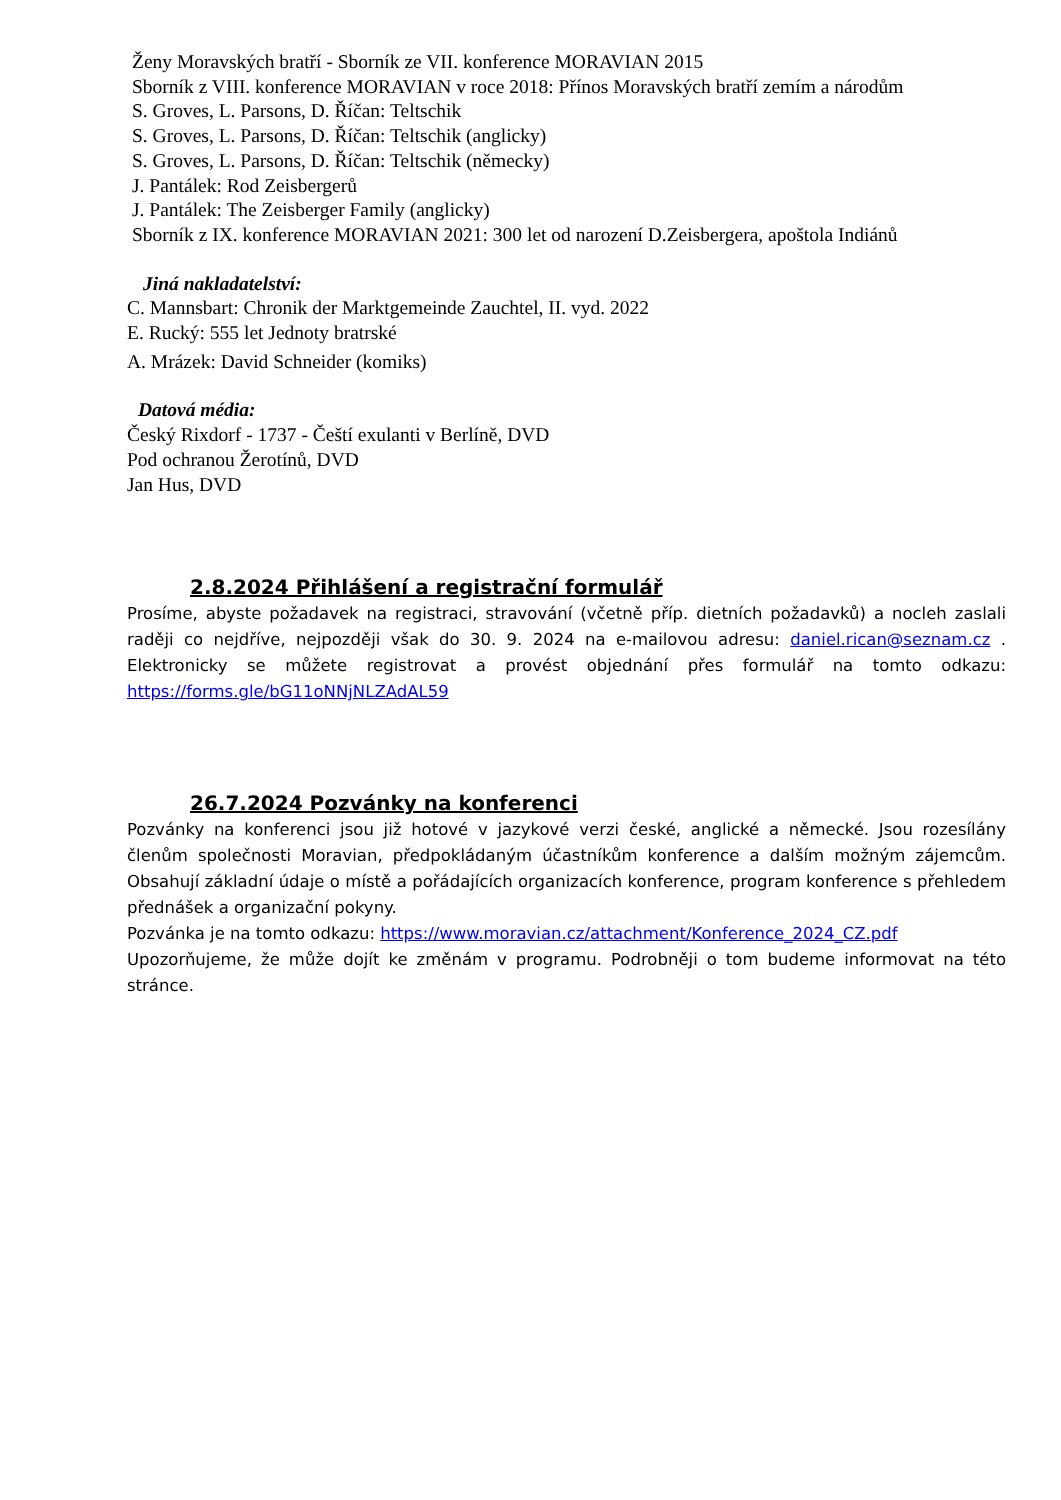Ženy Moravských bratří - Sborník ze VII. konference MORAVIAN 2015
Sborník z VIII. konference MORAVIAN v roce 2018: Přínos Moravských bratří zemím a národům
S. Groves, L. Parsons, D. Říčan: Teltschik
S. Groves, L. Parsons, D. Říčan: Teltschik (anglicky)
S. Groves, L. Parsons, D. Říčan: Teltschik (německy)
J. Pantálek: Rod Zeisbergerů
J. Pantálek: The Zeisberger Family (anglicky)
Sborník z IX. konference MORAVIAN 2021: 300 let od narození D.Zeisbergera, apoštola Indiánů
Jiná nakladatelství:
C. Mannsbart: Chronik der Marktgemeinde Zauchtel, II. vyd. 2022
E. Rucký: 555 let Jednoty bratrské
A. Mrázek: David Schneider (komiks)
Datová média:
Český Rixdorf - 1737 - Čeští exulanti v Berlíně, DVD
Pod ochranou Žerotínů, DVD
Jan Hus, DVD
2.8.2024 Přihlášení a registrační formulář
Prosíme, abyste požadavek na registraci, stravování (včetně příp. dietních požadavků) a nocleh zaslali raději co nejdříve, nejpozději však do 30. 9. 2024 na e-mailovou adresu: daniel.rican@seznam.cz . Elektronicky se můžete registrovat a provést objednání přes formulář na tomto odkazu: https://forms.gle/bG11oNNjNLZAdAL59
26.7.2024 Pozvánky na konferenci
Pozvánky na konferenci jsou již hotové v jazykové verzi české, anglické a německé. Jsou rozesílány členům společnosti Moravian, předpokládaným účastníkům konference a dalším možným zájemcům. Obsahují základní údaje o místě a pořádajících organizacích konference, program konference s přehledem přednášek a organizační pokyny.
Pozvánka je na tomto odkazu: https://www.moravian.cz/attachment/Konference_2024_CZ.pdf
Upozorňujeme, že může dojít ke změnám v programu. Podrobněji o tom budeme informovat na této stránce.